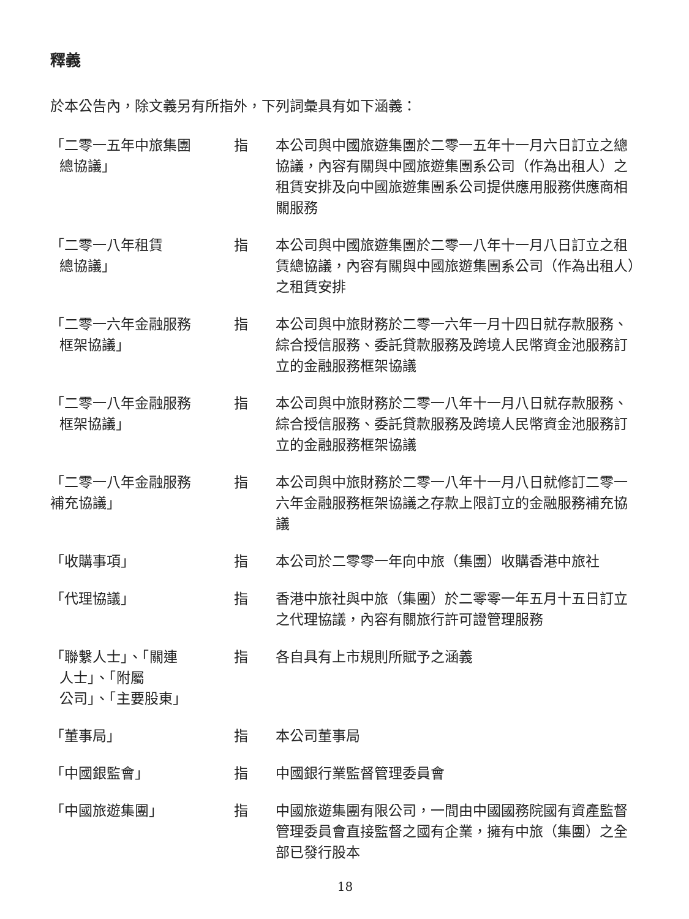釋義
於本公告內，除文義另有所指外，下列詞彙具有如下涵義：
| 「二零一五年中旅集團 總協議」 | 指 | 本公司與中國旅遊集團於二零一五年十一月六日訂立之總協議，內容有關與中國旅遊集團系公司（作為出租人）之租賃安排及向中國旅遊集團系公司提供應用服務供應商相關服務 |
| 「二零一八年租賃 總協議」 | 指 | 本公司與中國旅遊集團於二零一八年十一月八日訂立之租賃總協議，內容有關與中國旅遊集團系公司（作為出租人）之租賃安排 |
| 「二零一六年金融服務 框架協議」 | 指 | 本公司與中旅財務於二零一六年一月十四日就存款服務、綜合授信服務、委託貸款服務及跨境人民幣資金池服務訂立的金融服務框架協議 |
| 「二零一八年金融服務 框架協議」 | 指 | 本公司與中旅財務於二零一八年十一月八日就存款服務、綜合授信服務、委託貸款服務及跨境人民幣資金池服務訂立的金融服務框架協議 |
| 「二零一八年金融服務 補充協議」 | 指 | 本公司與中旅財務於二零一八年十一月八日就修訂二零一六年金融服務框架協議之存款上限訂立的金融服務補充協議 |
| 「收購事項」 | 指 | 本公司於二零零一年向中旅（集團）收購香港中旅社 |
| 「代理協議」 | 指 | 香港中旅社與中旅（集團）於二零零一年五月十五日訂立之代理協議，內容有關旅行許可證管理服務 |
| 「聯繫人士」、「關連 人士」、「附屬 公司」、「主要股東」 | 指 | 各自具有上市規則所賦予之涵義 |
| 「董事局」 | 指 | 本公司董事局 |
| 「中國銀監會」 | 指 | 中國銀行業監督管理委員會 |
| 「中國旅遊集團」 | 指 | 中國旅遊集團有限公司，一間由中國國務院國有資產監督管理委員會直接監督之國有企業，擁有中旅（集團）之全部已發行股本 |
18